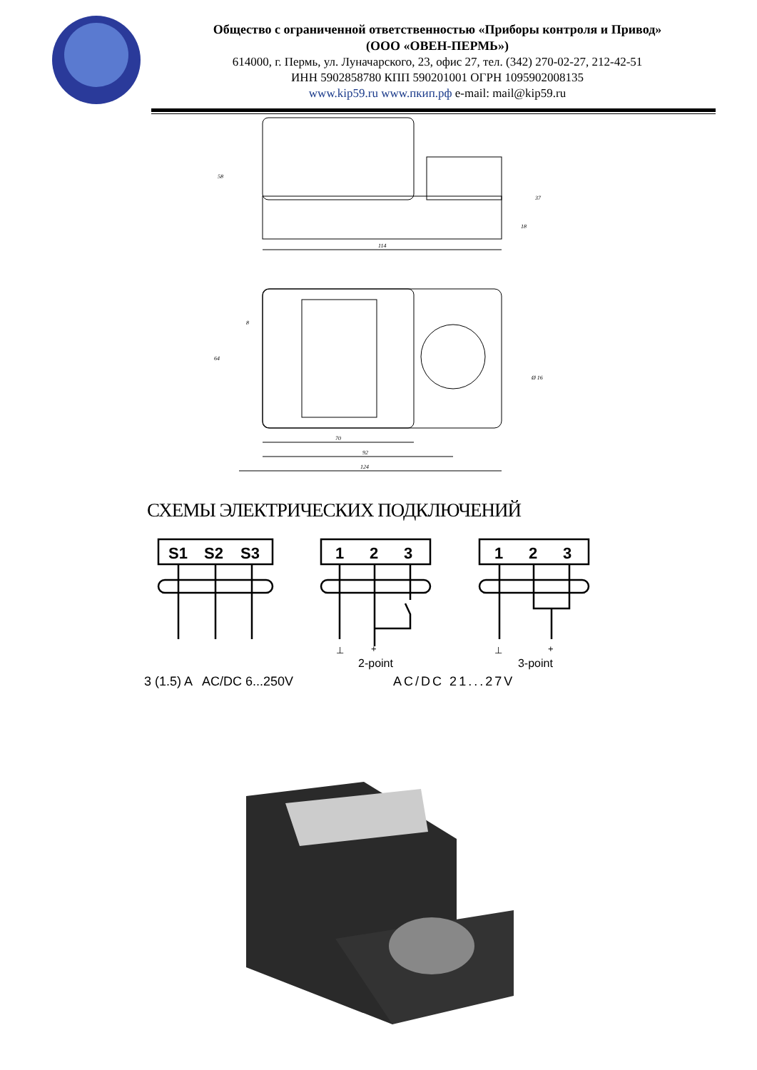Общество с ограниченной ответственностью «Приборы контроля и Привод»
(ООО «ОВЕН-ПЕРМЬ»)
614000, г. Пермь, ул. Луначарского, 23, офис 27, тел. (342) 270-02-27, 212-42-51
ИНН 5902858780 КПП 590201001 ОГРН 1095902008135
www.kip59.ru www.пкип.рф e-mail: mail@kip59.ru
114
70
92
124
58
18
37
64
8
Ø 16
СХЕМЫ ЭЛЕКТРИЧЕСКИХ ПОДКЛЮЧЕНИЙ
S1
S2
S3
1
2
3
1
2
3
⊥
+
⊥
+
2-point 3-point
3 (1.5) A AC/DC 6...250V AC/DC 21...27V